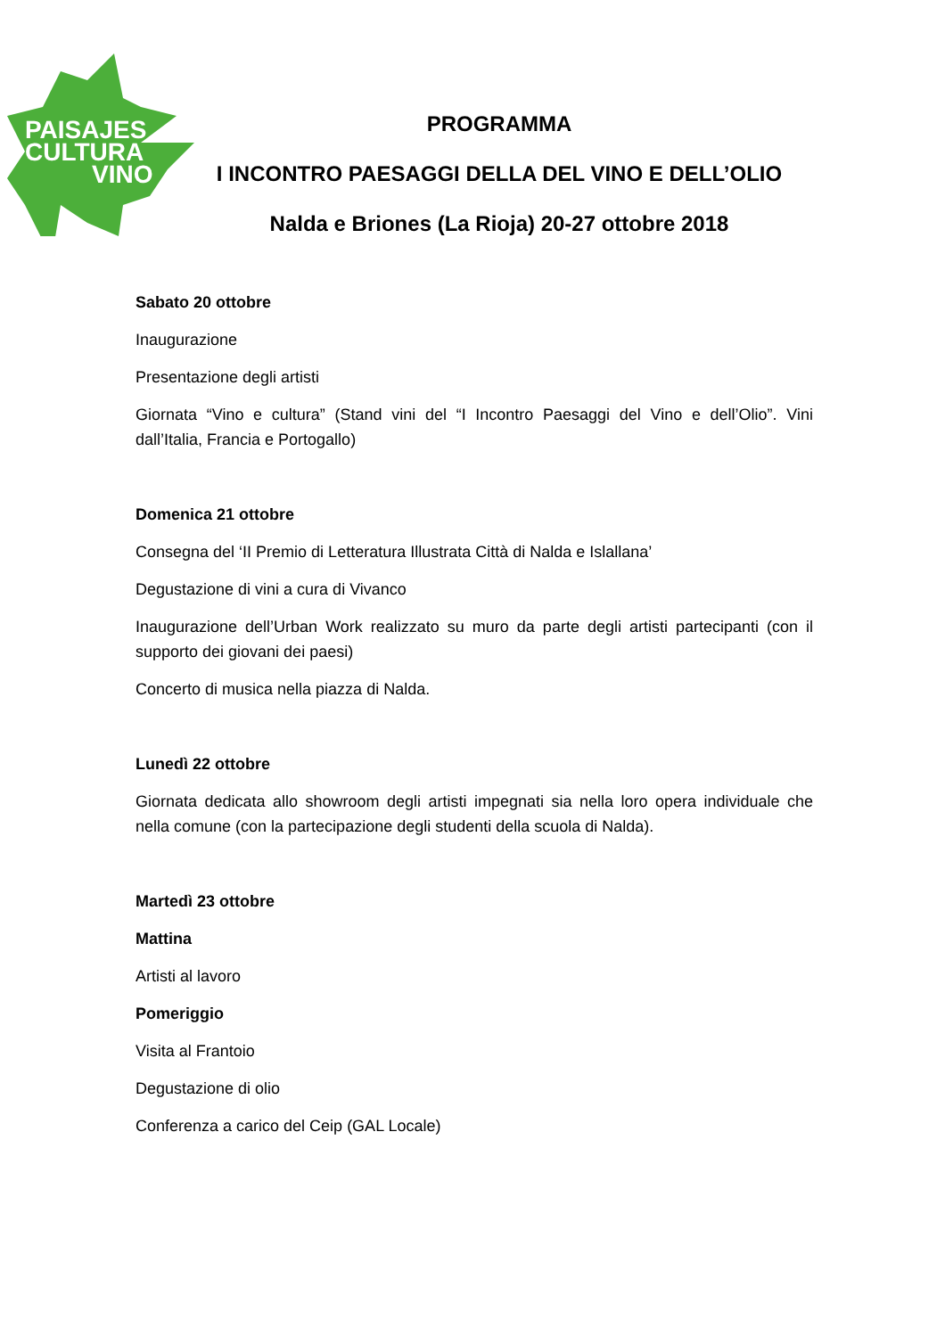PAISAJES
CULTURA
VINO
PROGRAMMA
I INCONTRO PAESAGGI DELLA DEL VINO E DELL’OLIO
Nalda e Briones (La Rioja) 20-27 ottobre 2018
Sabato 20 ottobre
Inaugurazione
Presentazione degli artisti
Giornata “Vino e cultura” (Stand vini del “I Incontro Paesaggi del Vino e dell’Olio”. Vini dall’Italia, Francia e Portogallo)
Domenica 21 ottobre
Consegna del ‘II Premio di Letteratura Illustrata Città di Nalda e Islallana’
Degustazione di vini a cura di Vivanco
Inaugurazione dell’Urban Work realizzato su muro da parte degli artisti partecipanti (con il supporto dei giovani dei paesi)
Concerto di musica nella piazza di Nalda.
Lunedì 22 ottobre
Giornata dedicata allo showroom degli artisti impegnati sia nella loro opera individuale che nella comune (con la partecipazione degli studenti della scuola di Nalda).
Martedì 23 ottobre
Mattina
Artisti al lavoro
Pomeriggio
Visita al Frantoio
Degustazione di olio
Conferenza a carico del Ceip (GAL Locale)